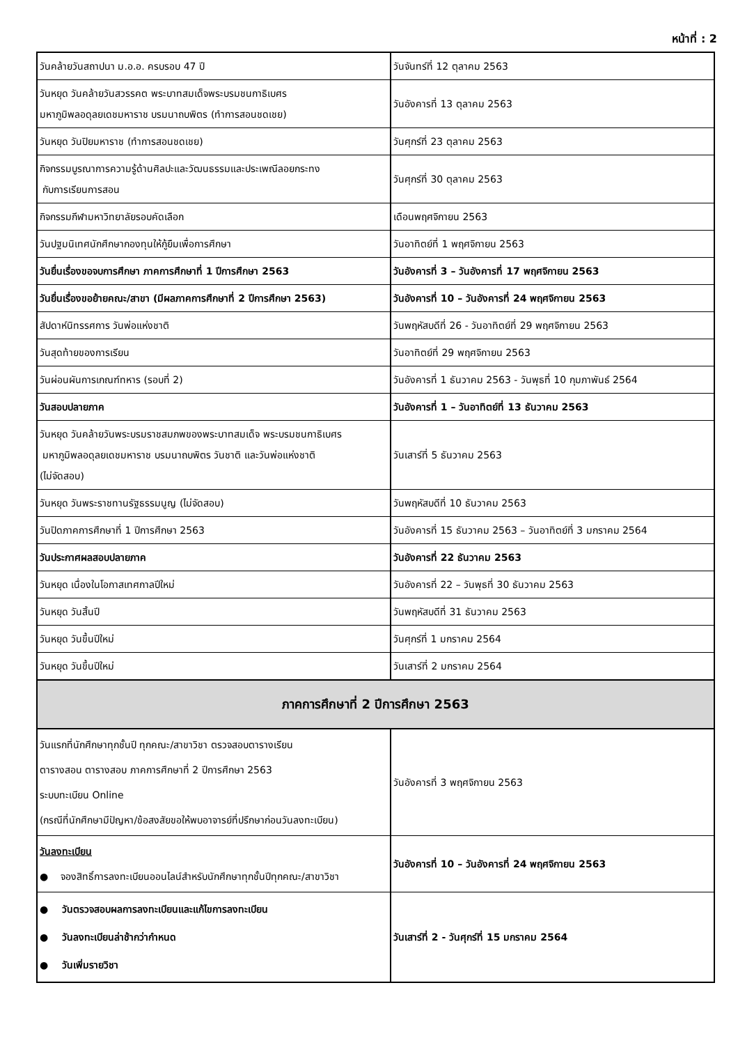หน้าที่ : 2
| วันคล้ายวันสถาปนา ม.อ.อ. ครบรอบ 47 ปี | วันจันทร์ที่ 12 ตุลาคม 2563 |
| วันหยุด วันคล้ายวันสวรรคต พระบาทสมเด็จพระบรมชนกาธิเบศร มหาภูมิพลอดุลยเดชมหาราช บรมนาถบพิตร (ทำการสอนชดเชย) | วันอังคารที่ 13 ตุลาคม 2563 |
| วันหยุด วันปิยมหาราช (ทำการสอนชดเชย) | วันศุกร์ที่ 23 ตุลาคม 2563 |
| กิจกรรมบูรณาการความรู้ด้านศิลปะและวัฒนธรรมและประเพณีลอยกระทง กับการเรียนการสอน | วันศุกร์ที่ 30 ตุลาคม 2563 |
| กิจกรรมกีฬามหาวิทยาลัยรอบคัดเลือก | เดือนพฤศจิกายน 2563 |
| วันปฐมนิเทศนักศึกษากองทุนให้กู้ยืมเพื่อการศึกษา | วันอาทิตย์ที่ 1 พฤศจิกายน 2563 |
| วันยื่นเรื่องขอจบการศึกษา ภาคการศึกษาที่ 1 ปีการศึกษา 2563 | วันอังคารที่ 3 – วันอังคารที่ 17 พฤศจิกายน 2563 |
| วันยื่นเรื่องขอย้ายคณะ/สาขา (มีผลภาคการศึกษาที่ 2 ปีการศึกษา 2563) | วันอังคารที่ 10 – วันอังคารที่ 24 พฤศจิกายน 2563 |
| สัปดาห์นิทรรศการ วันพ่อแห่งชาติ | วันพฤหัสบดีที่ 26 - วันอาทิตย์ที่ 29 พฤศจิกายน 2563 |
| วันสุดท้ายของการเรียน | วันอาทิตย์ที่ 29 พฤศจิกายน 2563 |
| วันผ่อนผันการเกณฑ์ทหาร (รอบที่ 2) | วันอังคารที่ 1 ธันวาคม 2563 - วันพุธที่ 10 กุมภาพันธ์ 2564 |
| วันสอบปลายภาค | วันอังคารที่ 1 – วันอาทิตย์ที่ 13 ธันวาคม 2563 |
| วันหยุด วันคล้ายวันพระบรมราชสมภพของพระบาทสมเด็จ พระบรมชนกาธิเบศร มหาภูมิพลอดุลยเดชมหาราช บรมนาถบพิตร วันชาติ และวันพ่อแห่งชาติ (ไม่จัดสอบ) | วันเสาร์ที่ 5 ธันวาคม 2563 |
| วันหยุด วันพระราชทานรัฐธรรมนูญ (ไม่จัดสอบ) | วันพฤหัสบดีที่ 10 ธันวาคม 2563 |
| วันปิดภาคการศึกษาที่ 1 ปีการศึกษา 2563 | วันอังคารที่ 15 ธันวาคม 2563 – วันอาทิตย์ที่ 3 มกราคม 2564 |
| วันประกาศผลสอบปลายภาค | วันอังคารที่ 22 ธันวาคม 2563 |
| วันหยุด เนื่องในโอกาสเทศกาลปีใหม่ | วันอังคารที่ 22 – วันพุธที่ 30 ธันวาคม 2563 |
| วันหยุด วันสิ้นปี | วันพฤหัสบดีที่ 31 ธันวาคม 2563 |
| วันหยุด วันขึ้นปีใหม่ | วันศุกร์ที่ 1 มกราคม 2564 |
| วันหยุด วันขึ้นปีใหม่ | วันเสาร์ที่ 2 มกราคม 2564 |
| ภาคการศึกษาที่ 2 ปีการศึกษา 2563 | |
| วันแรกที่นักศึกษาทุกชั้นปี ทุกคณะ/สาขาวิชา ตรวจสอบตารางเรียน ตารางสอน ตารางสอบ ภาคการศึกษาที่ 2 ปีการศึกษา 2563 ระบบทะเบียน Online (กรณีที่นักศึกษามีปัญหา/ข้อสงสัยขอให้พบอาจารย์ที่ปรึกษาก่อนวันลงทะเบียน) | วันอังคารที่ 3 พฤศจิกายน 2563 |
| วันลงทะเบียน ● จองสิทธิ์การลงทะเบียนออนไลน์สำหรับนักศึกษาทุกชั้นปีทุกคณะ/สาขาวิชา | วันอังคารที่ 10 – วันอังคารที่ 24 พฤศจิกายน 2563 |
| ● วันตรวจสอบผลการลงทะเบียนและแก้ไขการลงทะเบียน ● วันลงทะเบียนล่าช้ากว่ากำหนด ● วันเพิ่มรายวิชา | วันเสาร์ที่ 2 - วันศุกร์ที่ 15 มกราคม 2564 |